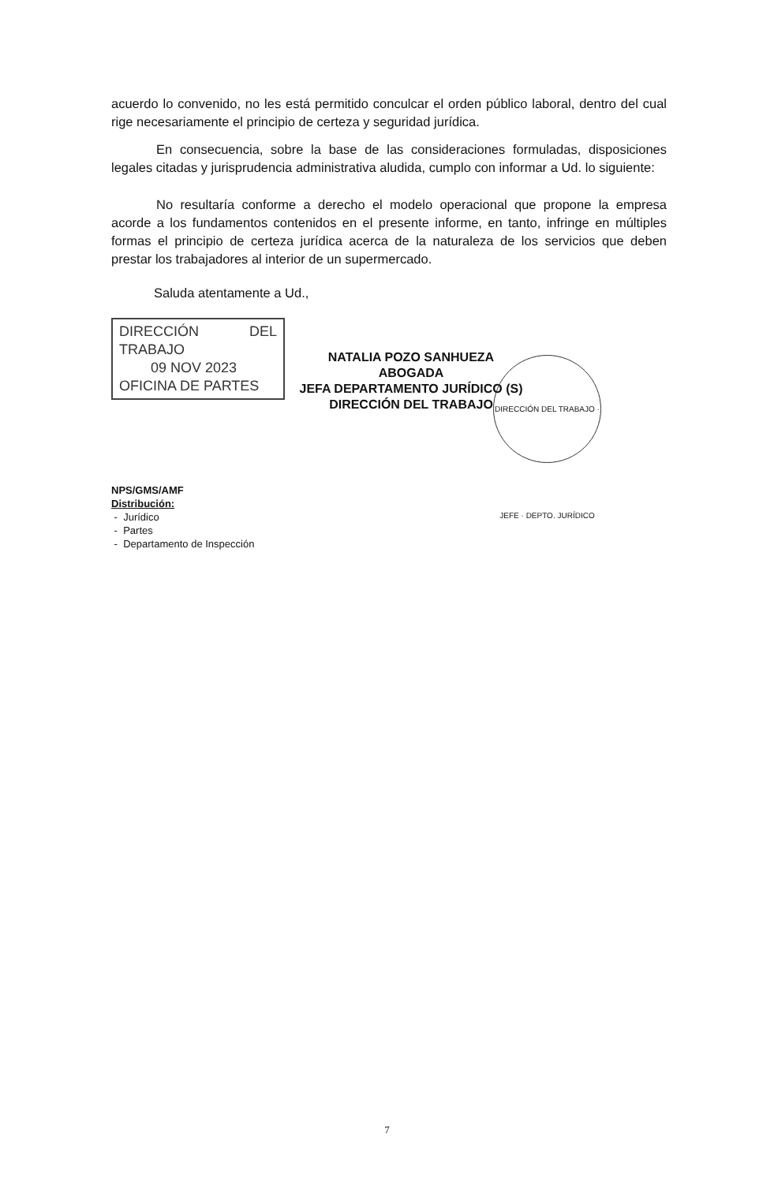acuerdo lo convenido, no les está permitido conculcar el orden público laboral, dentro del cual rige necesariamente el principio de certeza y seguridad jurídica.
En consecuencia, sobre la base de las consideraciones formuladas, disposiciones legales citadas y jurisprudencia administrativa aludida, cumplo con informar a Ud. lo siguiente:
No resultaría conforme a derecho el modelo operacional que propone la empresa acorde a los fundamentos contenidos en el presente informe, en tanto, infringe en múltiples formas el principio de certeza jurídica acerca de la naturaleza de los servicios que deben prestar los trabajadores al interior de un supermercado.
Saluda atentamente a Ud.,
DIRECCIÓN DEL TRABAJO
09 NOV 2023
OFICINA DE PARTES
NATALIA POZO SANHUEZA
ABOGADA
JEFA DEPARTAMENTO JURÍDICO (S)
DIRECCIÓN DEL TRABAJO
NPS/GMS/AMF
Distribución:
- Jurídico
- Partes
- Departamento de Inspección
DIRECCIÓN DEL TRABAJO · JEFE · DEPTO. JURÍDICO
7